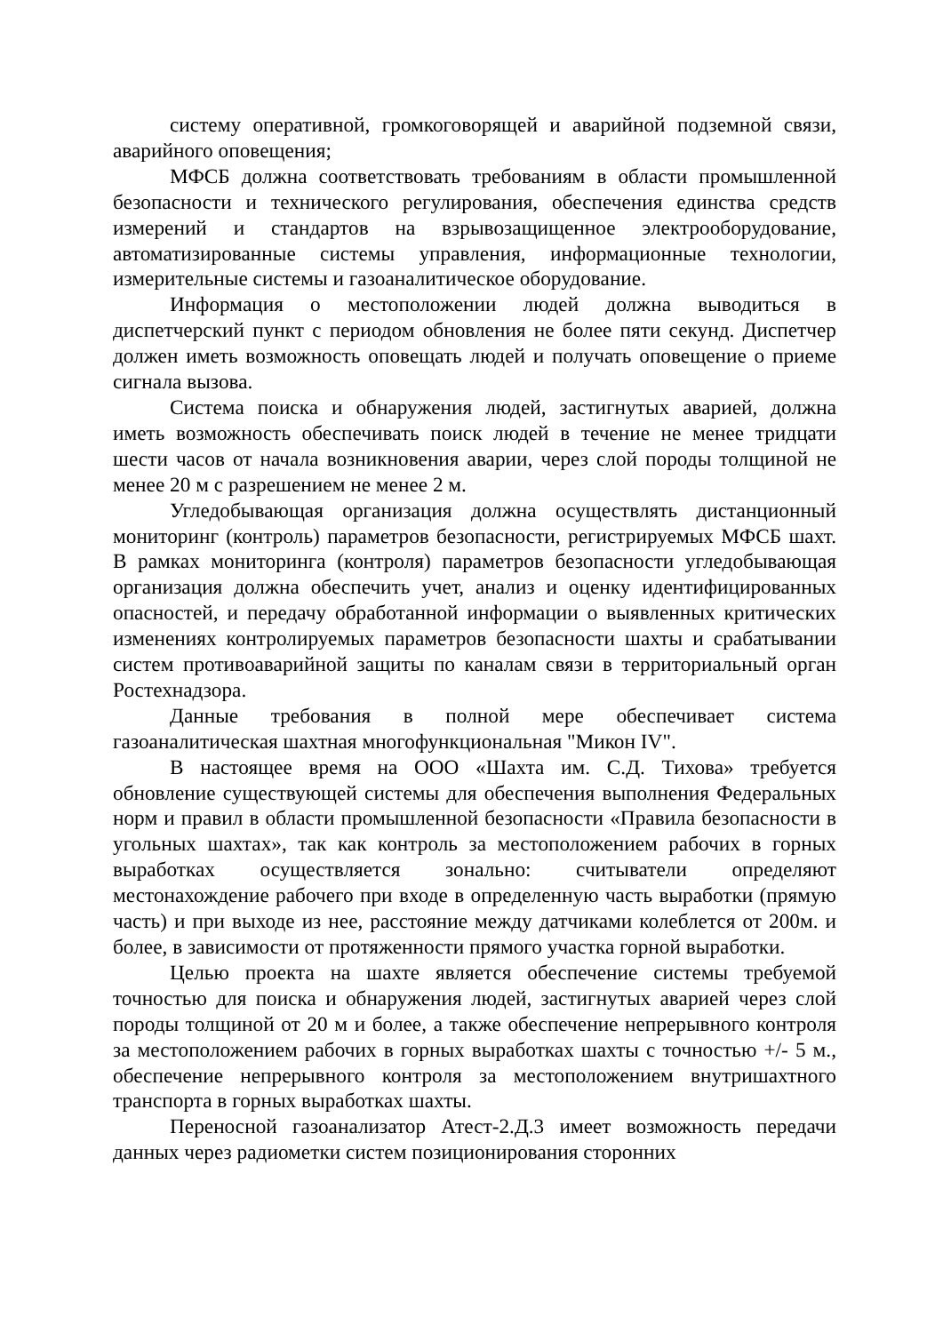систему оперативной, громкоговорящей и аварийной подземной связи, аварийного оповещения;
МФСБ должна соответствовать требованиям в области промышленной безопасности и технического регулирования, обеспечения единства средств измерений и стандартов на взрывозащищенное электрооборудование, автоматизированные системы управления, информационные технологии, измерительные системы и газоаналитическое оборудование.
Информация о местоположении людей должна выводиться в диспетчерский пункт с периодом обновления не более пяти секунд. Диспетчер должен иметь возможность оповещать людей и получать оповещение о приеме сигнала вызова.
Система поиска и обнаружения людей, застигнутых аварией, должна иметь возможность обеспечивать поиск людей в течение не менее тридцати шести часов от начала возникновения аварии, через слой породы толщиной не менее 20 м с разрешением не менее 2 м.
Угледобывающая организация должна осуществлять дистанционный мониторинг (контроль) параметров безопасности, регистрируемых МФСБ шахт. В рамках мониторинга (контроля) параметров безопасности угледобывающая организация должна обеспечить учет, анализ и оценку идентифицированных опасностей, и передачу обработанной информации о выявленных критических изменениях контролируемых параметров безопасности шахты и срабатывании систем противоаварийной защиты по каналам связи в территориальный орган Ростехнадзора.
Данные требования в полной мере обеспечивает система газоаналитическая шахтная многофункциональная "Микон IV".
В настоящее время на ООО «Шахта им. С.Д. Тихова» требуется обновление существующей системы для обеспечения выполнения Федеральных норм и правил в области промышленной безопасности «Правила безопасности в угольных шахтах», так как контроль за местоположением рабочих в горных выработках осуществляется зонально: считыватели определяют местонахождение рабочего при входе в определенную часть выработки (прямую часть) и при выходе из нее, расстояние между датчиками колеблется от 200м. и более, в зависимости от протяженности прямого участка горной выработки.
Целью проекта на шахте является обеспечение системы требуемой точностью для поиска и обнаружения людей, застигнутых аварией через слой породы толщиной от 20 м и более, а также обеспечение непрерывного контроля за местоположением рабочих в горных выработках шахты с точностью +/- 5 м., обеспечение непрерывного контроля за местоположением внутришахтного транспорта в горных выработках шахты.
Переносной газоанализатор Атест-2.Д.3 имеет возможность передачи данных через радиометки систем позиционирования сторонних